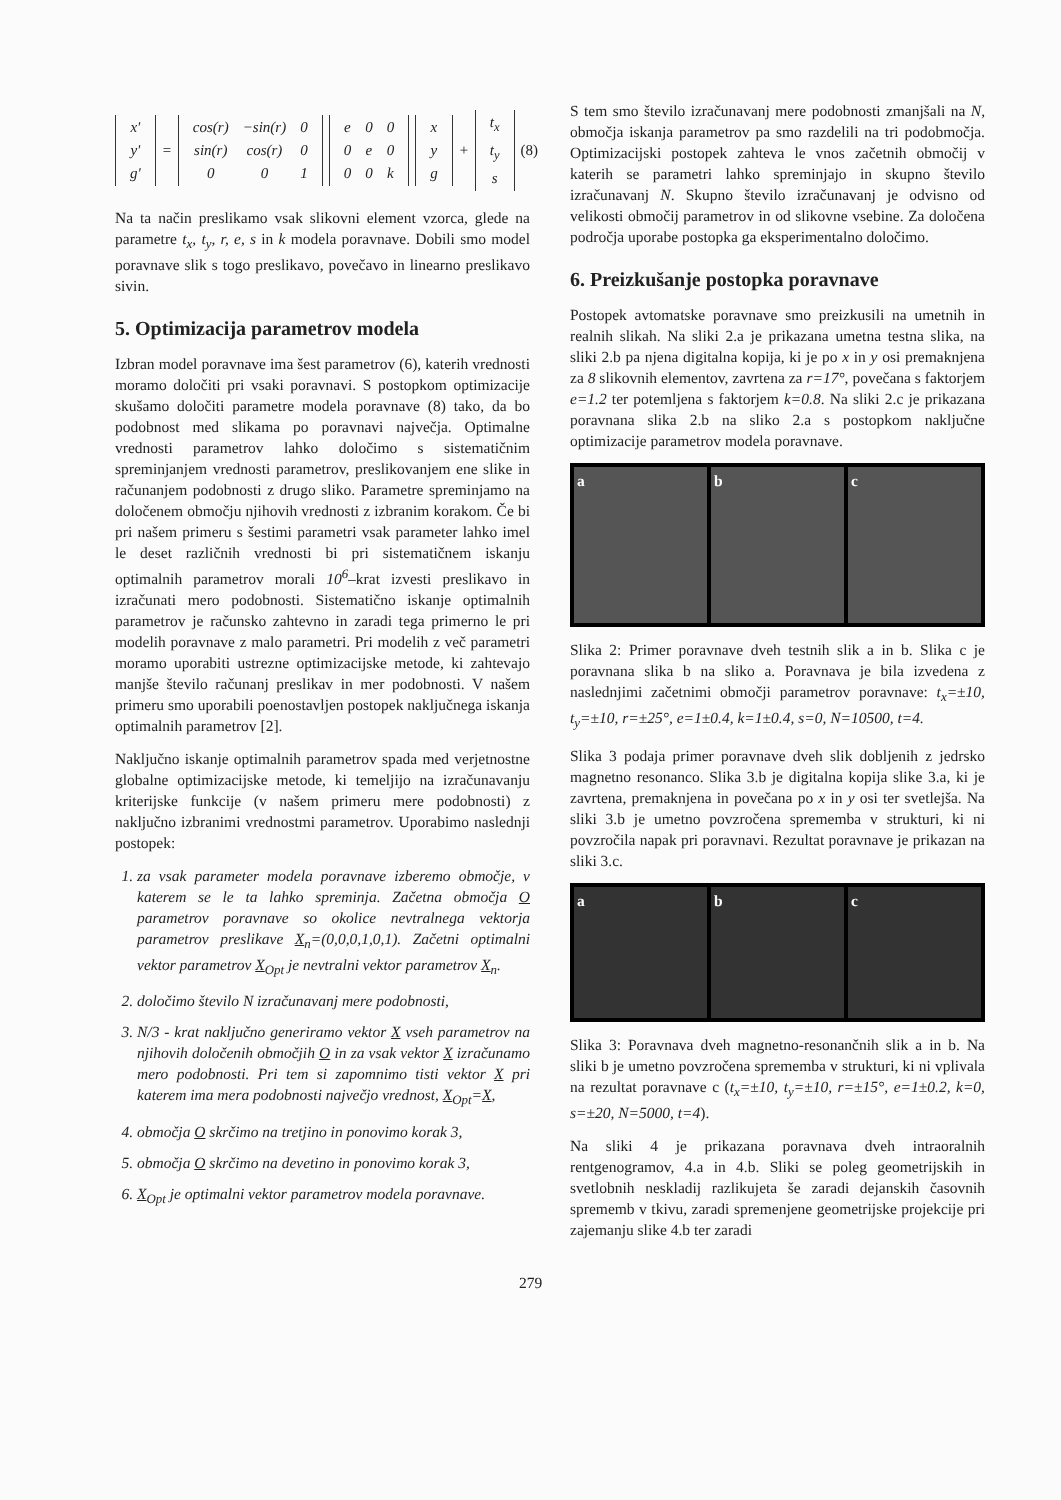| x' |
| y' |
| g' |
=
| cos(r) | −sin(r) | 0 |
| sin(r) | cos(r) | 0 |
| 0 | 0 | 1 |
| e | 0 | 0 |
| 0 | e | 0 |
| 0 | 0 | k |
| x |
| y |
| g |
+
| t<sub>x</sub> |
| t<sub>y</sub> |
| s |
(8)
Na ta način preslikamo vsak slikovni element vzorca, glede na parametre t<sub>x</sub>, t<sub>y</sub>, r, e, s in k modela poravnave. Dobili smo model poravnave slik s togo preslikavo, povečavo in linearno preslikavo sivin.
5. Optimizacija parametrov modela
Izbran model poravnave ima šest parametrov (6), katerih vrednosti moramo določiti pri vsaki poravnavi. S postopkom optimizacije skušamo določiti parametre modela poravnave (8) tako, da bo podobnost med slikama po poravnavi največja. Optimalne vrednosti parametrov lahko določimo s sistematičnim spreminjanjem vrednosti parametrov, preslikovanjem ene slike in računanjem podobnosti z drugo sliko. Parametre spreminjamo na določenem območju njihovih vrednosti z izbranim korakom. Če bi pri našem primeru s šestimi parametri vsak parameter lahko imel le deset različnih vrednosti bi pri sistematičnem iskanju optimalnih parametrov morali 10<sup>6</sup>–krat izvesti preslikavo in izračunati mero podobnosti. Sistematično iskanje optimalnih parametrov je računsko zahtevno in zaradi tega primerno le pri modelih poravnave z malo parametri. Pri modelih z več parametri moramo uporabiti ustrezne optimizacijske metode, ki zahtevajo manjše število računanj preslikav in mer podobnosti. V našem primeru smo uporabili poenostavljen postopek naključnega iskanja optimalnih parametrov [2].
Naključno iskanje optimalnih parametrov spada med verjetnostne globalne optimizacijske metode, ki temeljijo na izračunavanju kriterijske funkcije (v našem primeru mere podobnosti) z naključno izbranimi vrednostmi parametrov. Uporabimo naslednji postopek:
1. za vsak parameter modela poravnave izberemo območje, v katerem se le ta lahko spreminja. Začetna območja O parametrov poravnave so okolice nevtralnega vektorja parametrov preslikave X<sub>n</sub>=(0,0,0,1,0,1). Začetni optimalni vektor parametrov X<sub>Opt</sub> je nevtralni vektor parametrov X<sub>n</sub>.
2. določimo število N izračunavanj mere podobnosti,
3. N/3 - krat naključno generiramo vektor X vseh parametrov na njihovih določenih območjih O in za vsak vektor X izračunamo mero podobnosti. Pri tem si zapomnimo tisti vektor X pri katerem ima mera podobnosti največjo vrednost, X<sub>Opt</sub>=X,
4. območja O skrčimo na tretjino in ponovimo korak 3,
5. območja O skrčimo na devetino in ponovimo korak 3,
6. X<sub>Opt</sub> je optimalni vektor parametrov modela poravnave.
S tem smo število izračunavanj mere podobnosti zmanjšali na N, območja iskanja parametrov pa smo razdelili na tri podobmočja. Optimizacijski postopek zahteva le vnos začetnih območij v katerih se parametri lahko spreminjajo in skupno število izračunavanj N. Skupno število izračunavanj je odvisno od velikosti območij parametrov in od slikovne vsebine. Za določena področja uporabe postopka ga eksperimentalno določimo.
6. Preizkušanje postopka poravnave
Postopek avtomatske poravnave smo preizkusili na umetnih in realnih slikah. Na sliki 2.a je prikazana umetna testna slika, na sliki 2.b pa njena digitalna kopija, ki je po x in y osi premaknjena za 8 slikovnih elementov, zavrtena za r=17°, povečana s faktorjem e=1.2 ter potemljena s faktorjem k=0.8. Na sliki 2.c je prikazana poravnana slika 2.b na sliko 2.a s postopkom naključne optimizacije parametrov modela poravnave.
a b c
Slika 2: Primer poravnave dveh testnih slik a in b. Slika c je poravnana slika b na sliko a. Poravnava je bila izvedena z naslednjimi začetnimi območji parametrov poravnave: t<sub>x</sub>=±10, t<sub>y</sub>=±10, r=±25°, e=1±0.4, k=1±0.4, s=0, N=10500, t=4.
Slika 3 podaja primer poravnave dveh slik dobljenih z jedrsko magnetno resonanco. Slika 3.b je digitalna kopija slike 3.a, ki je zavrtena, premaknjena in povečana po x in y osi ter svetlejša. Na sliki 3.b je umetno povzročena sprememba v strukturi, ki ni povzročila napak pri poravnavi. Rezultat poravnave je prikazan na sliki 3.c.
a b c
Slika 3: Poravnava dveh magnetno-resonančnih slik a in b. Na sliki b je umetno povzročena sprememba v strukturi, ki ni vplivala na rezultat poravnave c (t<sub>x</sub>=±10, t<sub>y</sub>=±10, r=±15°, e=1±0.2, k=0, s=±20, N=5000, t=4).
Na sliki 4 je prikazana poravnava dveh intraoralnih rentgenogramov, 4.a in 4.b. Sliki se poleg geometrijskih in svetlobnih neskladij razlikujeta še zaradi dejanskih časovnih sprememb v tkivu, zaradi spremenjene geometrijske projekcije pri zajemanju slike 4.b ter zaradi
279